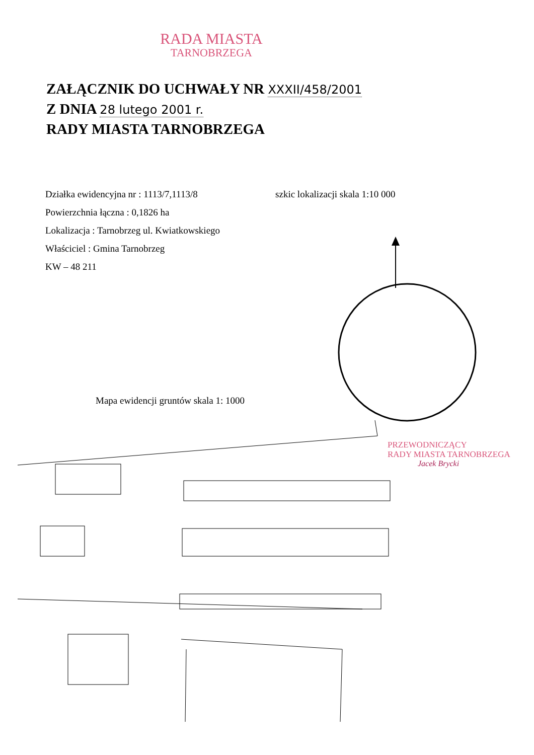RADA MIASTA
TARNOBRZEGA
ZAŁĄCZNIK DO UCHWAŁY NR XXXII/458/2001
Z DNIA 28 lutego 2001 r.
RADY MIASTA TARNOBRZEGA
Działka ewidencyjna nr : 1113/7,1113/8
Powierzchnia łączna : 0,1826 ha
Lokalizacja : Tarnobrzeg ul. Kwiatkowskiego
Właściciel : Gmina Tarnobrzeg
KW – 48 211
szkic lokalizacji skala 1:10 000
Mapa ewidencji gruntów skala 1: 1000
PRZEWODNICZĄCY
RADY MIASTA TARNOBRZEGA
Jacek Brycki